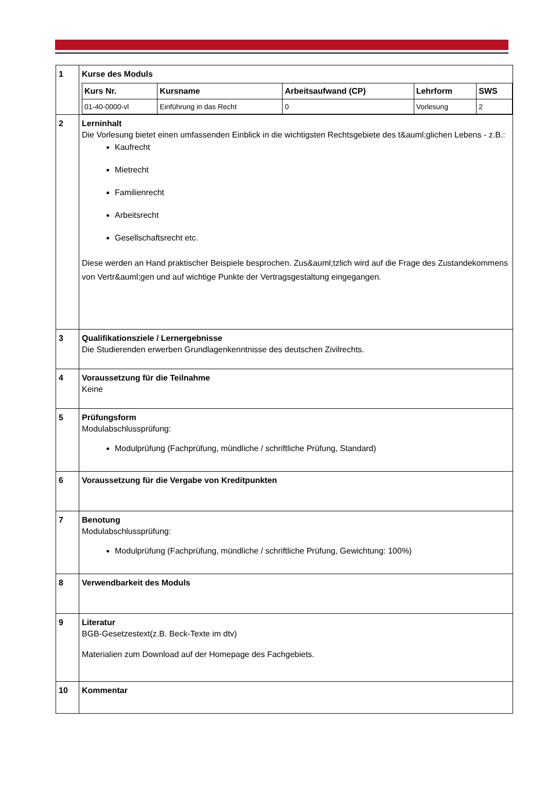| 1 | Kurse des Moduls / Kurs Nr. / Kursname / Arbeitsaufwand (CP) / Lehrform / SWS / / --- / --- / --- / --- / --- / / 01-40-0000-vl / Einführung in das Recht / 0 / Vorlesung / 2 / |
| 2 | Lerninhalt Die Vorlesung bietet einen umfassenden Einblick in die wichtigsten Rechtsgebiete des t&auml;glichen Lebens - z.B.: Kaufrecht Mietrecht Familienrecht Arbeitsrecht Gesellschaftsrecht etc. Diese werden an Hand praktischer Beispiele besprochen. Zus&auml;tzlich wird auf die Frage des Zustandekommens von Vertr&auml;gen und auf wichtige Punkte der Vertragsgestaltung eingegangen. |
| 3 | Qualifikationsziele / Lernergebnisse Die Studierenden erwerben Grundlagenkenntnisse des deutschen Zivilrechts. |
| 4 | Voraussetzung für die Teilnahme Keine |
| 5 | Prüfungsform Modulabschlussprüfung: Modulprüfung (Fachprüfung, mündliche / schriftliche Prüfung, Standard) |
| 6 | Voraussetzung für die Vergabe von Kreditpunkten |
| 7 | Benotung Modulabschlussprüfung: Modulprüfung (Fachprüfung, mündliche / schriftliche Prüfung, Gewichtung: 100%) |
| 8 | Verwendbarkeit des Moduls |
| 9 | Literatur BGB-Gesetzestext(z.B. Beck-Texte im dtv) Materialien zum Download auf der Homepage des Fachgebiets. |
| 10 | Kommentar |